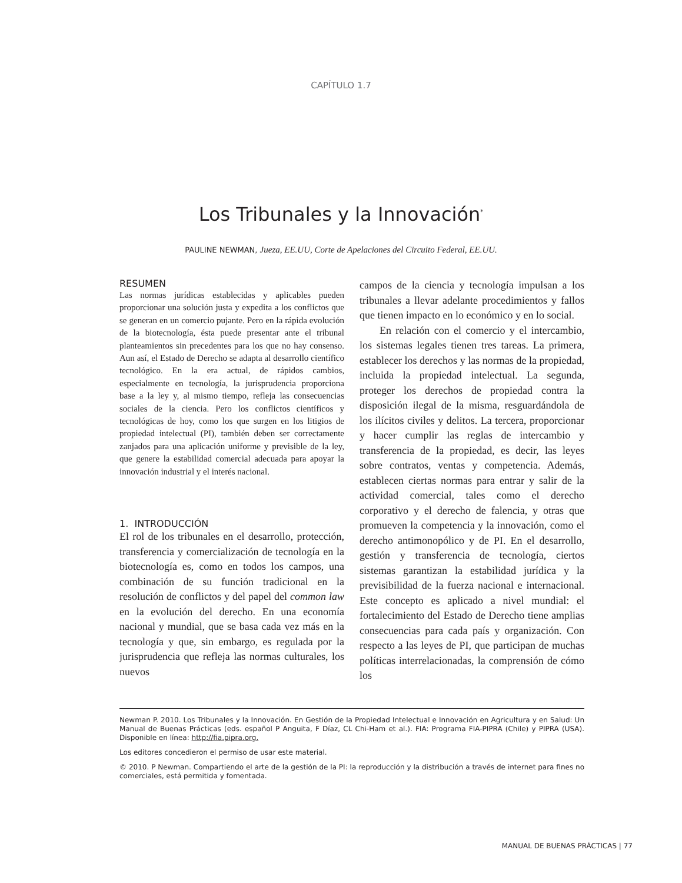CAPÍTULO 1.7
Los Tribunales y la Innovación<sup>*</sup>
PAULINE NEWMAN, Jueza, EE.UU, Corte de Apelaciones del Circuito Federal, EE.UU.
RESUMEN
Las normas jurídicas establecidas y aplicables pueden proporcionar una solución justa y expedita a los conflictos que se generan en un comercio pujante. Pero en la rápida evolución de la biotecnología, ésta puede presentar ante el tribunal planteamientos sin precedentes para los que no hay consenso. Aun así, el Estado de Derecho se adapta al desarrollo científico tecnológico. En la era actual, de rápidos cambios, especialmente en tecnología, la jurisprudencia proporciona base a la ley y, al mismo tiempo, refleja las consecuencias sociales de la ciencia. Pero los conflictos científicos y tecnológicas de hoy, como los que surgen en los litigios de propiedad intelectual (PI), también deben ser correctamente zanjados para una aplicación uniforme y previsible de la ley, que genere la estabilidad comercial adecuada para apoyar la innovación industrial y el interés nacional.
1. INTRODUCCIÓN
El rol de los tribunales en el desarrollo, protección, transferencia y comercialización de tecnología en la biotecnología es, como en todos los campos, una combinación de su función tradicional en la resolución de conflictos y del papel del common law en la evolución del derecho. En una economía nacional y mundial, que se basa cada vez más en la tecnología y que, sin embargo, es regulada por la jurisprudencia que refleja las normas culturales, los nuevos
campos de la ciencia y tecnología impulsan a los tribunales a llevar adelante procedimientos y fallos que tienen impacto en lo económico y en lo social.
En relación con el comercio y el intercambio, los sistemas legales tienen tres tareas. La primera, establecer los derechos y las normas de la propiedad, incluida la propiedad intelectual. La segunda, proteger los derechos de propiedad contra la disposición ilegal de la misma, resguardándola de los ilícitos civiles y delitos. La tercera, proporcionar y hacer cumplir las reglas de intercambio y transferencia de la propiedad, es decir, las leyes sobre contratos, ventas y competencia. Además, establecen ciertas normas para entrar y salir de la actividad comercial, tales como el derecho corporativo y el derecho de falencia, y otras que promueven la competencia y la innovación, como el derecho antimonopólico y de PI. En el desarrollo, gestión y transferencia de tecnología, ciertos sistemas garantizan la estabilidad jurídica y la previsibilidad de la fuerza nacional e internacional. Este concepto es aplicado a nivel mundial: el fortalecimiento del Estado de Derecho tiene amplias consecuencias para cada país y organización. Con respecto a las leyes de PI, que participan de muchas políticas interrelacionadas, la comprensión de cómo los
Newman P. 2010. Los Tribunales y la Innovación. En Gestión de la Propiedad Intelectual e Innovación en Agricultura y en Salud: Un Manual de Buenas Prácticas (eds. español P Anguita, F Díaz, CL Chi-Ham et al.). FIA: Programa FIA-PIPRA (Chile) y PIPRA (USA). Disponible en línea: http://fia.pipra.org.
Los editores concedieron el permiso de usar este material.
© 2010. P Newman. Compartiendo el arte de la gestión de la PI: la reproducción y la distribución a través de internet para fines no comerciales, está permitida y fomentada.
MANUAL DE BUENAS PRÁCTICAS | 77